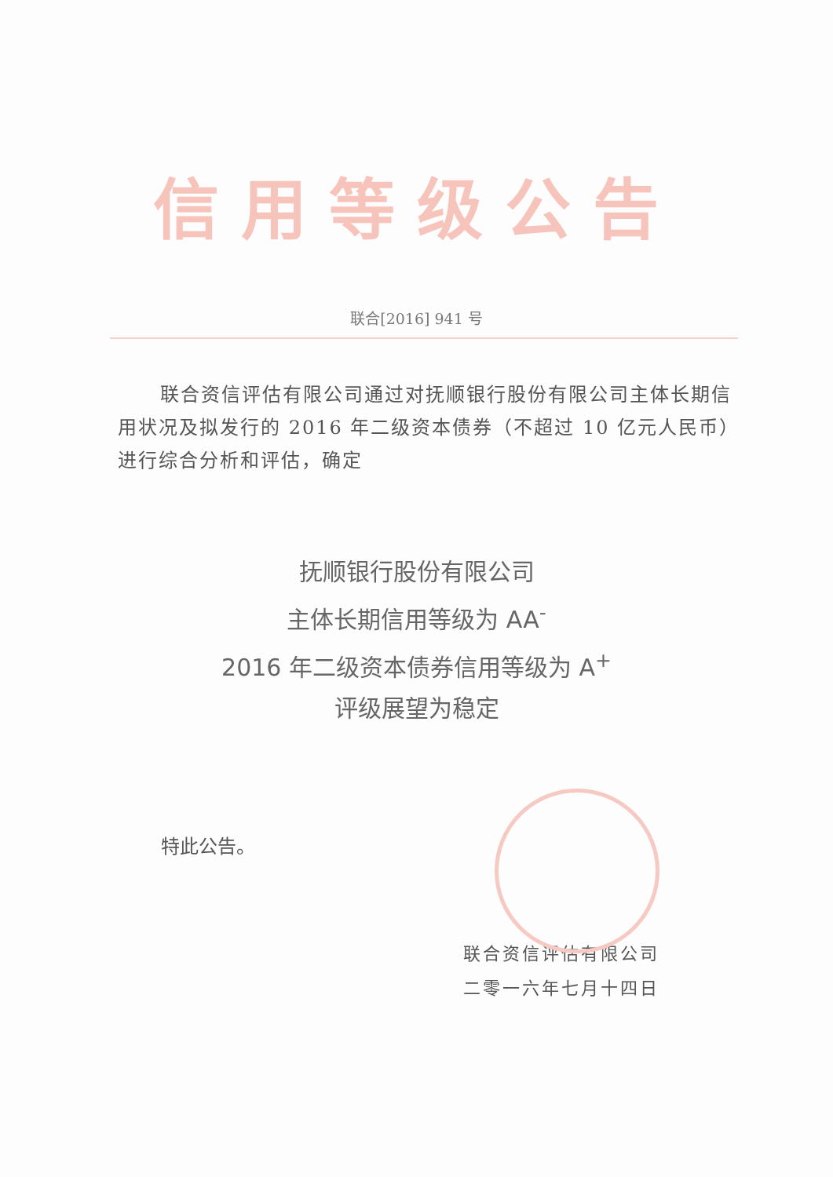信用等级公告
联合[2016] 941 号
联合资信评估有限公司通过对抚顺银行股份有限公司主体长期信用状况及拟发行的 2016 年二级资本债券（不超过 10 亿元人民币）进行综合分析和评估，确定
抚顺银行股份有限公司
主体长期信用等级为 AA<sup>-</sup>
2016 年二级资本债券信用等级为 A<sup>+</sup>
评级展望为稳定
特此公告。
联合资信评估有限公司
二零一六年七月十四日